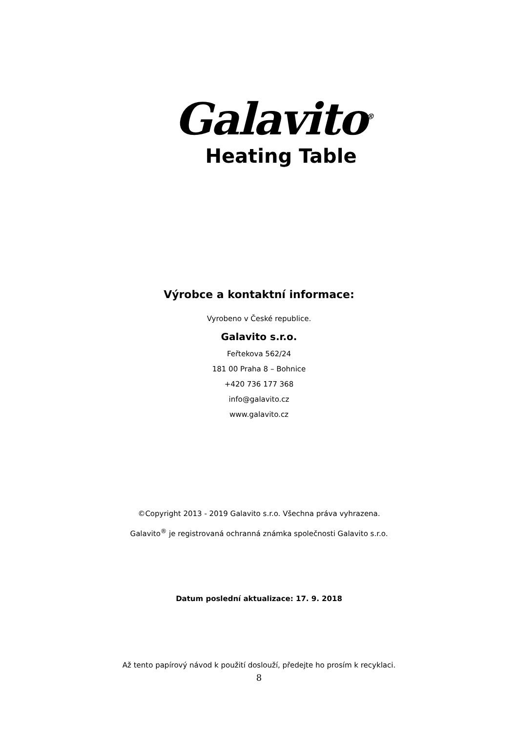Galavito<sup>®</sup>
Heating Table
Výrobce a kontaktní informace:
Vyrobeno v České republice.
Galavito s.r.o.
Feřtekova 562/24
181 00 Praha 8 – Bohnice
+420 736 177 368
info@galavito.cz
www.galavito.cz
©Copyright 2013 - 2019 Galavito s.r.o. Všechna práva vyhrazena.
Galavito<sup>®</sup> je registrovaná ochranná známka společnosti Galavito s.r.o.
Datum poslední aktualizace: 17. 9. 2018
Až tento papírový návod k použití doslouží, předejte ho prosím k recyklaci.
8